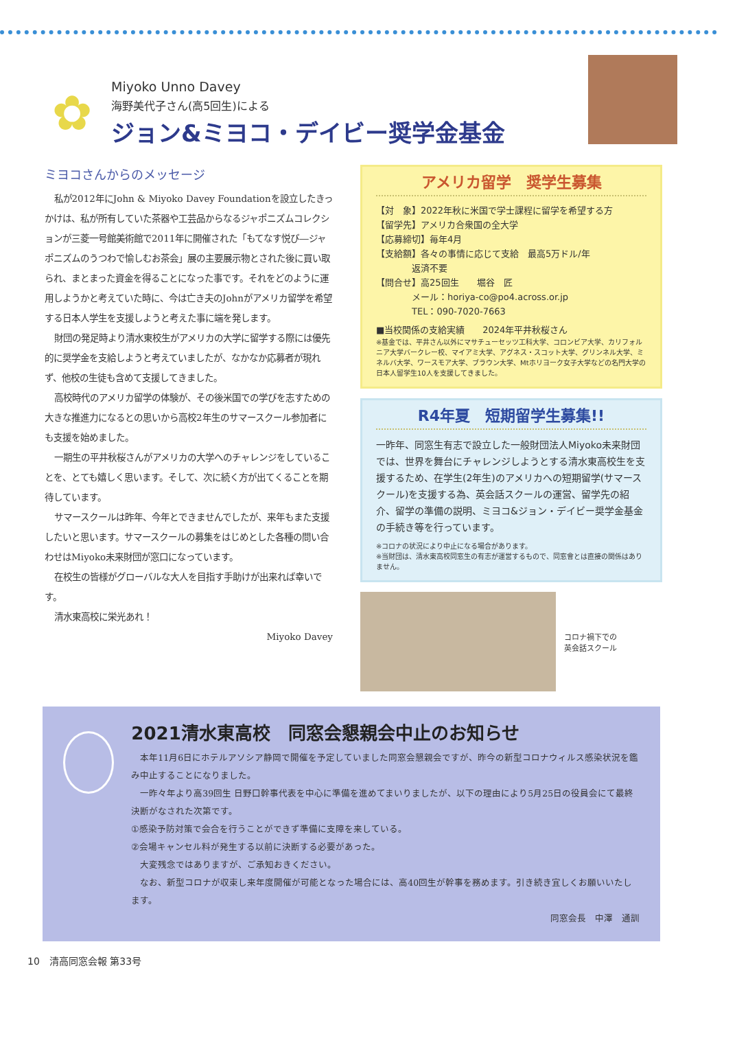✿
Miyoko Unno Davey
海野美代子さん(高5回生)による
ジョン&ミヨコ・デイビー奨学金基金
ミヨコさんからのメッセージ
私が2012年にJohn & Miyoko Davey Foundationを設立したきっかけは、私が所有していた茶器や工芸品からなるジャポニズムコレクションが三菱一号館美術館で2011年に開催された「もてなす悦び―ジャポニズムのうつわで愉しむお茶会」展の主要展示物とされた後に買い取られ、まとまった資金を得ることになった事です。それをどのように運用しようかと考えていた時に、今は亡き夫のJohnがアメリカ留学を希望する日本人学生を支援しようと考えた事に端を発します。
財団の発足時より清水東校生がアメリカの大学に留学する際には優先的に奨学金を支給しようと考えていましたが、なかなか応募者が現れず、他校の生徒も含めて支援してきました。
高校時代のアメリカ留学の体験が、その後米国での学びを志すための大きな推進力になるとの思いから高校2年生のサマースクール参加者にも支援を始めました。
一期生の平井秋桜さんがアメリカの大学へのチャレンジをしていることを、とても嬉しく思います。そして、次に続く方が出てくることを期待しています。
サマースクールは昨年、今年とできませんでしたが、来年もまた支援したいと思います。サマースクールの募集をはじめとした各種の問い合わせはMiyoko未来財団が窓口になっています。
在校生の皆様がグローバルな大人を目指す手助けが出来れば幸いです。
清水東高校に栄光あれ！
Miyoko Davey
アメリカ留学　奨学生募集
【対　象】2022年秋に米国で学士課程に留学を希望する方
【留学先】アメリカ合衆国の全大学
【応募締切】毎年4月
【支給額】各々の事情に応じて支給　最高5万ドル/年
　　　　返済不要
【問合せ】高25回生　　堀谷　匠
　　　　メール：horiya-co@po4.across.or.jp
　　　　TEL：090-7020-7663
■当校関係の支給実績　　2024年平井秋桜さん
※基金では、平井さん以外にマサチューセッツ工科大学、コロンビア大学、カリフォルニア大学バークレー校、マイアミ大学、アグネス・スコット大学、グリンネル大学、ミネルバ大学、ワースモア大学、ブラウン大学、Mtホリヨーク女子大学などの名門大学の日本人留学生10人を支援してきました。
R4年夏　短期留学生募集!!
一昨年、同窓生有志で設立した一般財団法人Miyoko未来財団では、世界を舞台にチャレンジしようとする清水東高校生を支援するため、在学生(2年生)のアメリカへの短期留学(サマースクール)を支援する為、英会話スクールの運営、留学先の紹介、留学の準備の説明、ミヨコ&ジョン・デイビー奨学金基金の手続き等を行っています。
※コロナの状況により中止になる場合があります。
※当財団は、清水東高校同窓生の有志が運営するもので、同窓會とは直接の関係はありません。
コロナ禍下での
英会話スクール
2021清水東高校　同窓会懇親会中止のお知らせ
　本年11月6日にホテルアソシア静岡で開催を予定していました同窓会懇親会ですが、昨今の新型コロナウィルス感染状況を鑑み中止することになりました。
　一昨々年より高39回生 日野口幹事代表を中心に準備を進めてまいりましたが、以下の理由により5月25日の役員会にて最終決断がなされた次第です。
①感染予防対策で会合を行うことができず準備に支障を来している。
②会場キャンセル料が発生する以前に決断する必要があった。
　大変残念ではありますが、ご承知おきください。
　なお、新型コロナが収束し来年度開催が可能となった場合には、高40回生が幹事を務めます。引き続き宜しくお願いいたします。
同窓会長　中澤　通訓
10　清高同窓会報 第33号